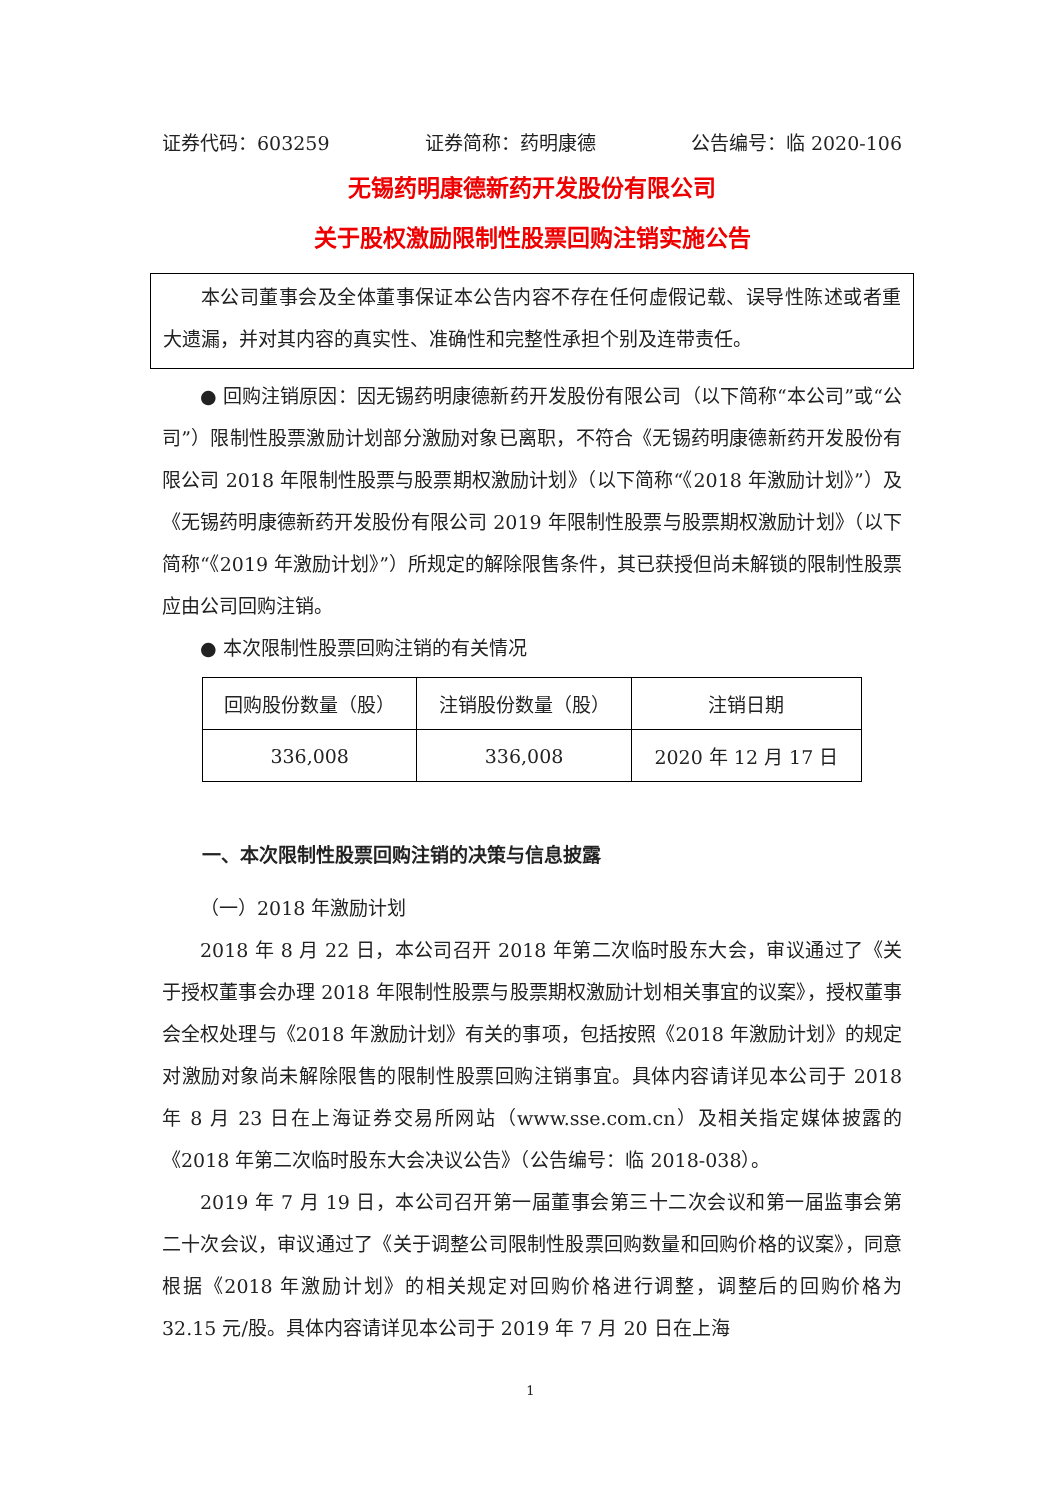证券代码：603259 证券简称：药明康德 公告编号：临 2020-106
无锡药明康德新药开发股份有限公司
关于股权激励限制性股票回购注销实施公告
本公司董事会及全体董事保证本公告内容不存在任何虚假记载、误导性陈述或者重大遗漏，并对其内容的真实性、准确性和完整性承担个别及连带责任。
● 回购注销原因：因无锡药明康德新药开发股份有限公司（以下简称“本公司”或“公司”）限制性股票激励计划部分激励对象已离职，不符合《无锡药明康德新药开发股份有限公司 2018 年限制性股票与股票期权激励计划》（以下简称“《2018 年激励计划》”）及《无锡药明康德新药开发股份有限公司 2019 年限制性股票与股票期权激励计划》（以下简称“《2019 年激励计划》”）所规定的解除限售条件，其已获授但尚未解锁的限制性股票应由公司回购注销。
● 本次限制性股票回购注销的有关情况
| 回购股份数量（股） | 注销股份数量（股） | 注销日期 |
| --- | --- | --- |
| 336,008 | 336,008 | 2020 年 12 月 17 日 |
一、本次限制性股票回购注销的决策与信息披露
（一）2018 年激励计划
2018 年 8 月 22 日，本公司召开 2018 年第二次临时股东大会，审议通过了《关于授权董事会办理 2018 年限制性股票与股票期权激励计划相关事宜的议案》，授权董事会全权处理与《2018 年激励计划》有关的事项，包括按照《2018 年激励计划》的规定对激励对象尚未解除限售的限制性股票回购注销事宜。具体内容请详见本公司于 2018 年 8 月 23 日在上海证券交易所网站（www.sse.com.cn）及相关指定媒体披露的《2018 年第二次临时股东大会决议公告》（公告编号：临 2018-038）。
2019 年 7 月 19 日，本公司召开第一届董事会第三十二次会议和第一届监事会第二十次会议，审议通过了《关于调整公司限制性股票回购数量和回购价格的议案》，同意根据《2018 年激励计划》的相关规定对回购价格进行调整，调整后的回购价格为 32.15 元/股。具体内容请详见本公司于 2019 年 7 月 20 日在上海
1